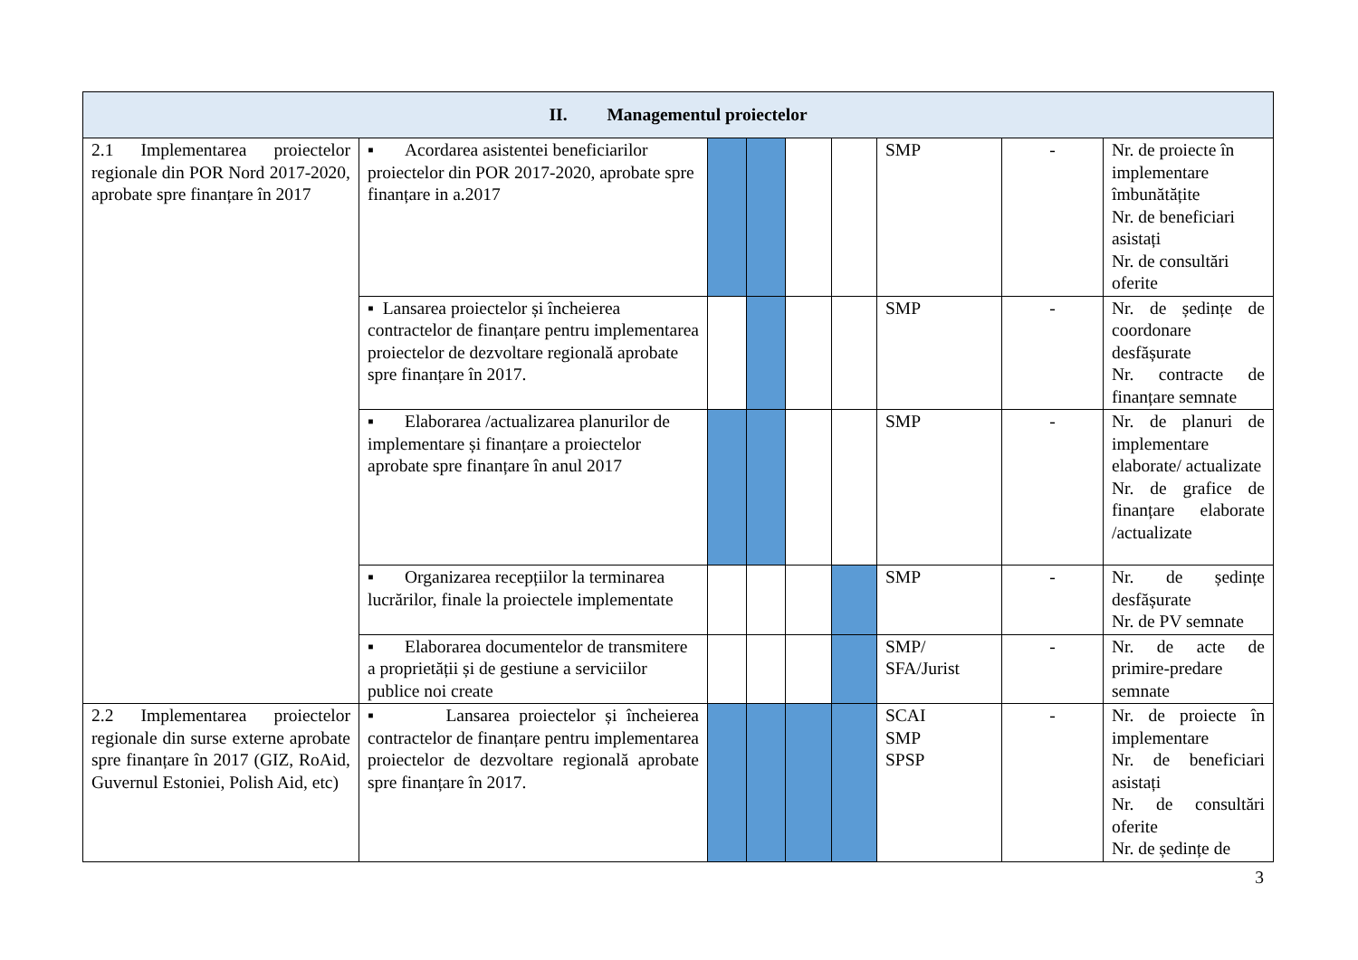| II. Managementul proiectelor | | | | | | | | |
| --- | --- | --- | --- | --- | --- | --- | --- | --- |
| 2.1 Implementarea proiectelor regionale din POR Nord 2017-2020, aprobate spre finanțare în 2017 | ▪ Acordarea asistentei beneficiarilor proiectelor din POR 2017-2020, aprobate spre finanțare in a.2017 | | | | | SMP | - | Nr. de proiecte în implementare îmbunătățite Nr. de beneficiari asistați Nr. de consultări oferite |
| | ▪ Lansarea proiectelor și încheierea contractelor de finanțare pentru implementarea proiectelor de dezvoltare regională aprobate spre finanțare în 2017. | | | | | SMP | - | Nr. de ședințe de coordonare desfășurate Nr. contracte de finanțare semnate |
| | ▪ Elaborarea /actualizarea planurilor de implementare și finanțare a proiectelor aprobate spre finanțare în anul 2017 | | | | | SMP | - | Nr. de planuri de implementare elaborate/ actualizate Nr. de grafice de finanțare elaborate /actualizate |
| | ▪ Organizarea recepțiilor la terminarea lucrărilor, finale la proiectele implementate | | | | | SMP | - | Nr. de ședințe desfășurate Nr. de PV semnate |
| | ▪ Elaborarea documentelor de transmitere a proprietății și de gestiune a serviciilor publice noi create | | | | | SMP/ SFA/Jurist | - | Nr. de acte de primire-predare semnate |
| 2.2 Implementarea proiectelor regionale din surse externe aprobate spre finanțare în 2017 (GIZ, RoAid, Guvernul Estoniei, Polish Aid, etc) | ▪ Lansarea proiectelor și încheierea contractelor de finanțare pentru implementarea proiectelor de dezvoltare regională aprobate spre finanțare în 2017. | | | | | SCAI SMP SPSP | - | Nr. de proiecte în implementare Nr. de beneficiari asistați Nr. de consultări oferite Nr. de ședințe de |
3